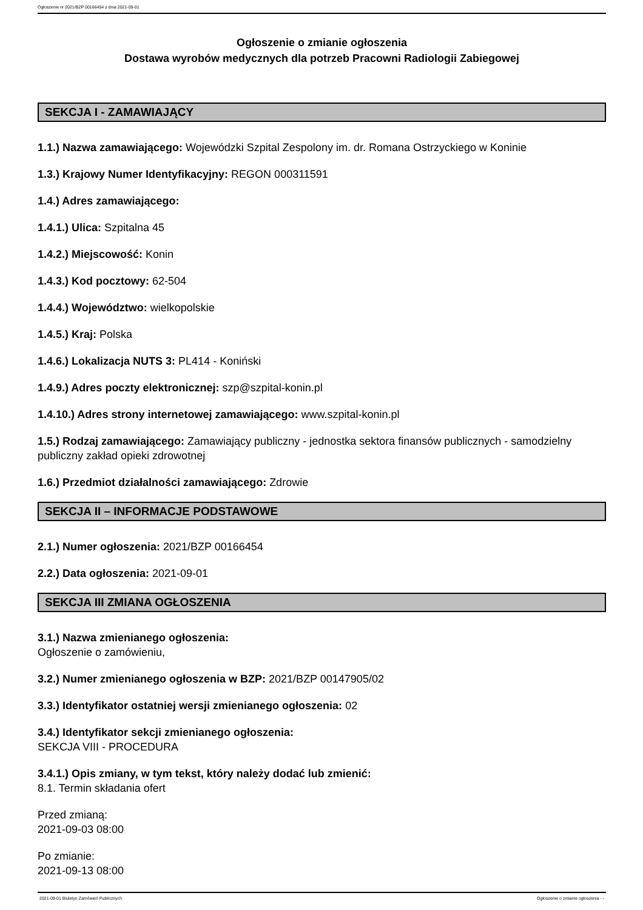Ogłoszenie nr 2021/BZP 00166454 z dnia 2021-09-01
Ogłoszenie o zmianie ogłoszenia
Dostawa wyrobów medycznych dla potrzeb Pracowni Radiologii Zabiegowej
SEKCJA I - ZAMAWIAJĄCY
1.1.) Nazwa zamawiającego: Wojewódzki Szpital Zespolony im. dr. Romana Ostrzyckiego w Koninie
1.3.) Krajowy Numer Identyfikacyjny: REGON 000311591
1.4.) Adres zamawiającego:
1.4.1.) Ulica: Szpitalna 45
1.4.2.) Miejscowość: Konin
1.4.3.) Kod pocztowy: 62-504
1.4.4.) Województwo: wielkopolskie
1.4.5.) Kraj: Polska
1.4.6.) Lokalizacja NUTS 3: PL414 - Koniński
1.4.9.) Adres poczty elektronicznej: szp@szpital-konin.pl
1.4.10.) Adres strony internetowej zamawiającego: www.szpital-konin.pl
1.5.) Rodzaj zamawiającego: Zamawiający publiczny - jednostka sektora finansów publicznych - samodzielny publiczny zakład opieki zdrowotnej
1.6.) Przedmiot działalności zamawiającego: Zdrowie
SEKCJA II – INFORMACJE PODSTAWOWE
2.1.) Numer ogłoszenia: 2021/BZP 00166454
2.2.) Data ogłoszenia: 2021-09-01
SEKCJA III ZMIANA OGŁOSZENIA
3.1.) Nazwa zmienianego ogłoszenia:
Ogłoszenie o zamówieniu,
3.2.) Numer zmienianego ogłoszenia w BZP: 2021/BZP 00147905/02
3.3.) Identyfikator ostatniej wersji zmienianego ogłoszenia: 02
3.4.) Identyfikator sekcji zmienianego ogłoszenia:
SEKCJA VIII - PROCEDURA
3.4.1.) Opis zmiany, w tym tekst, który należy dodać lub zmienić:
8.1. Termin składania ofert
Przed zmianą:
2021-09-03 08:00
Po zmianie:
2021-09-13 08:00
2021-09-01 Biuletyn Zamówień Publicznych Ogłoszenie o zmianie ogłoszenia - -